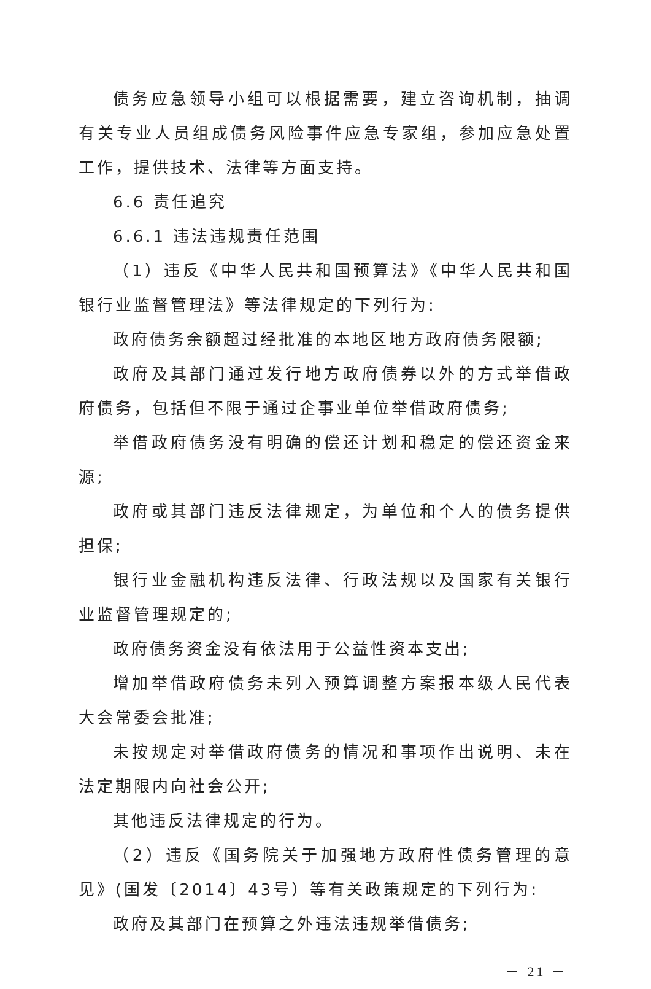债务应急领导小组可以根据需要，建立咨询机制，抽调有关专业人员组成债务风险事件应急专家组，参加应急处置工作，提供技术、法律等方面支持。
6.6 责任追究
6.6.1 违法违规责任范围
（1）违反《中华人民共和国预算法》《中华人民共和国银行业监督管理法》等法律规定的下列行为:
政府债务余额超过经批准的本地区地方政府债务限额;
政府及其部门通过发行地方政府债券以外的方式举借政府债务，包括但不限于通过企事业单位举借政府债务;
举借政府债务没有明确的偿还计划和稳定的偿还资金来源;
政府或其部门违反法律规定，为单位和个人的债务提供担保;
银行业金融机构违反法律、行政法规以及国家有关银行业监督管理规定的;
政府债务资金没有依法用于公益性资本支出;
增加举借政府债务未列入预算调整方案报本级人民代表大会常委会批准;
未按规定对举借政府债务的情况和事项作出说明、未在法定期限内向社会公开;
其他违反法律规定的行为。
（2）违反《国务院关于加强地方政府性债务管理的意见》(国发〔2014〕43号）等有关政策规定的下列行为:
政府及其部门在预算之外违法违规举借债务;
－ 21 －